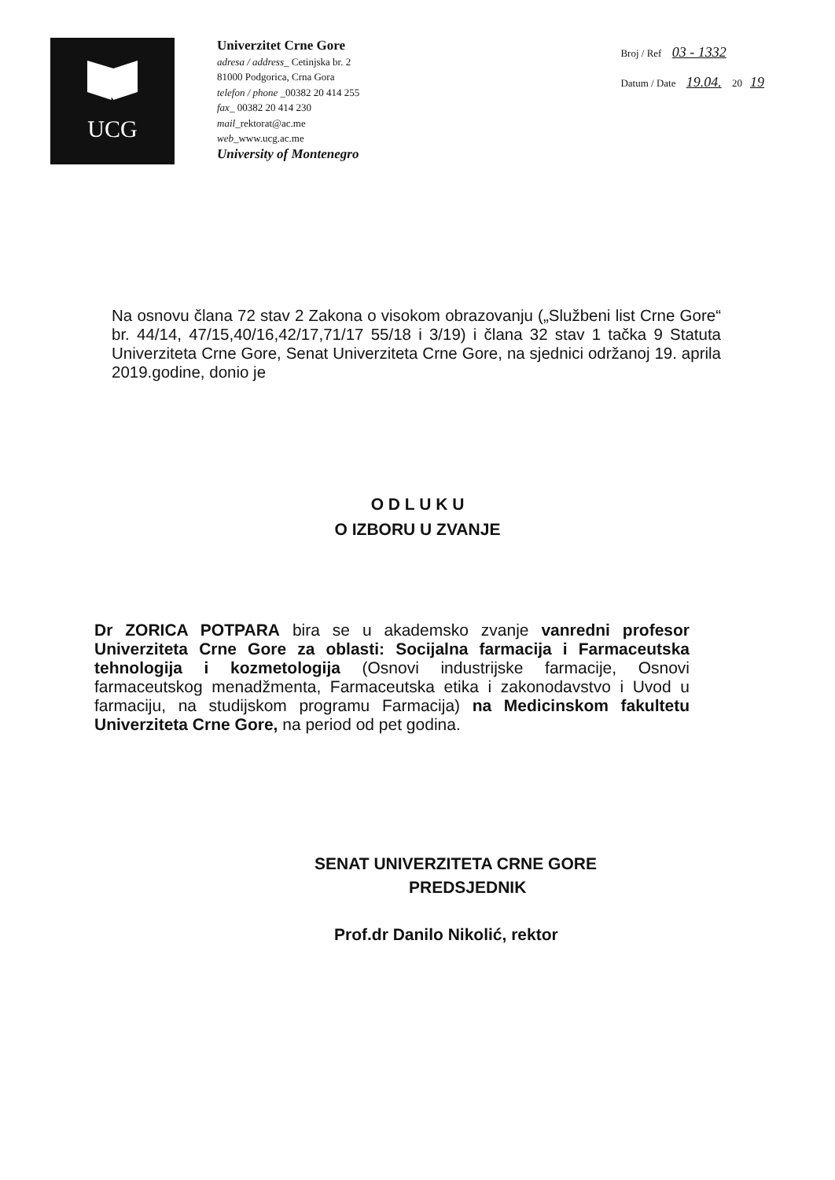UCG
Univerzitet Crne Gore
adresa / address_ Cetinjska br. 2
81000 Podgorica, Crna Gora
telefon / phone _00382 20 414 255
fax_ 00382 20 414 230
mail_rektorat@ac.me
web_www.ucg.ac.me
University of Montenegro
Broj / Ref 03 - 1332
Datum / Date 19.04. 20 19
Na osnovu člana 72 stav 2 Zakona o visokom obrazovanju („Službeni list Crne Gore“ br. 44/14, 47/15,40/16,42/17,71/17 55/18 i 3/19) i člana 32 stav 1 tačka 9 Statuta Univerziteta Crne Gore, Senat Univerziteta Crne Gore, na sjednici održanoj 19. aprila 2019.godine, donio je
O D L U K U
O IZBORU U ZVANJE
Dr ZORICA POTPARA bira se u akademsko zvanje vanredni profesor Univerziteta Crne Gore za oblasti: Socijalna farmacija i Farmaceutska tehnologija i kozmetologija (Osnovi industrijske farmacije, Osnovi farmaceutskog menadžmenta, Farmaceutska etika i zakonodavstvo i Uvod u farmaciju, na studijskom programu Farmacija) na Medicinskom fakultetu Univerziteta Crne Gore, na period od pet godina.
SENAT UNIVERZITETA CRNE GORE
PREDSJEDNIK
Prof.dr Danilo Nikolić, rektor